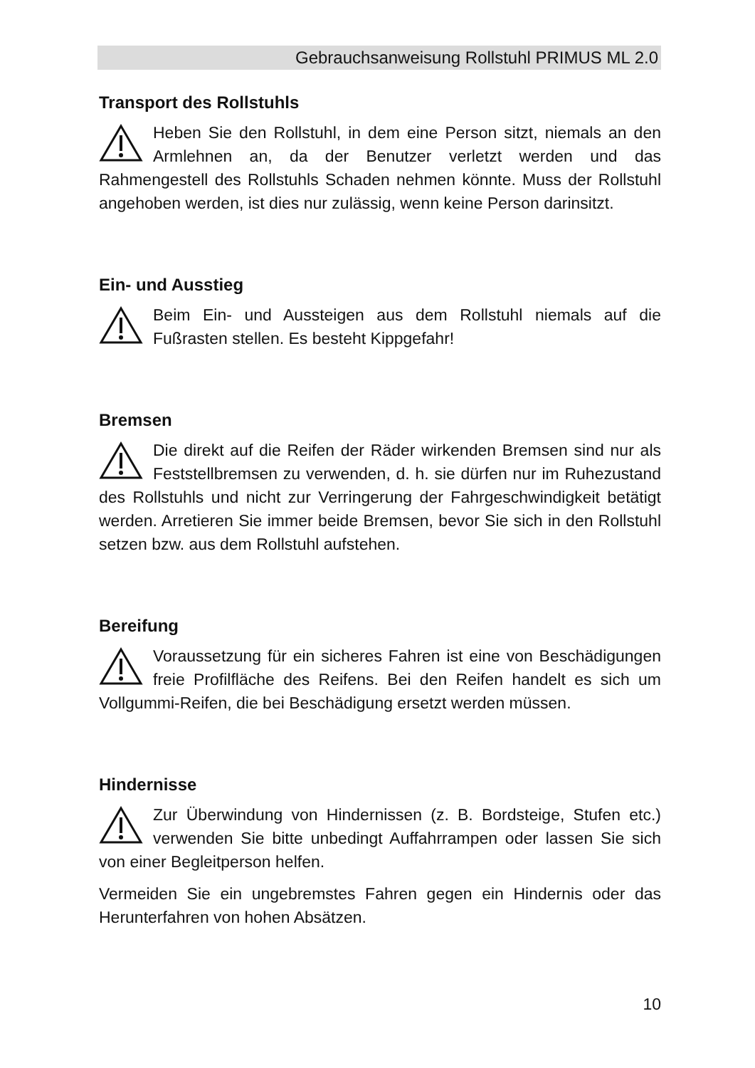Gebrauchsanweisung Rollstuhl PRIMUS ML 2.0
Transport des Rollstuhls
Heben Sie den Rollstuhl, in dem eine Person sitzt, niemals an den Armlehnen an, da der Benutzer verletzt werden und das Rahmengestell des Rollstuhls Schaden nehmen könnte. Muss der Rollstuhl angehoben werden, ist dies nur zulässig, wenn keine Person darinsitzt.
Ein- und Ausstieg
Beim Ein- und Aussteigen aus dem Rollstuhl niemals auf die Fußrasten stellen. Es besteht Kippgefahr!
Bremsen
Die direkt auf die Reifen der Räder wirkenden Bremsen sind nur als Feststellbremsen zu verwenden, d. h. sie dürfen nur im Ruhezustand des Rollstuhls und nicht zur Verringerung der Fahrgeschwindigkeit betätigt werden. Arretieren Sie immer beide Bremsen, bevor Sie sich in den Rollstuhl setzen bzw. aus dem Rollstuhl aufstehen.
Bereifung
Voraussetzung für ein sicheres Fahren ist eine von Beschädigungen freie Profilfläche des Reifens. Bei den Reifen handelt es sich um Vollgummi-Reifen, die bei Beschädigung ersetzt werden müssen.
Hindernisse
Zur Überwindung von Hindernissen (z. B. Bordsteige, Stufen etc.) verwenden Sie bitte unbedingt Auffahrrampen oder lassen Sie sich von einer Begleitperson helfen.
Vermeiden Sie ein ungebremstes Fahren gegen ein Hindernis oder das Herunterfahren von hohen Absätzen.
10